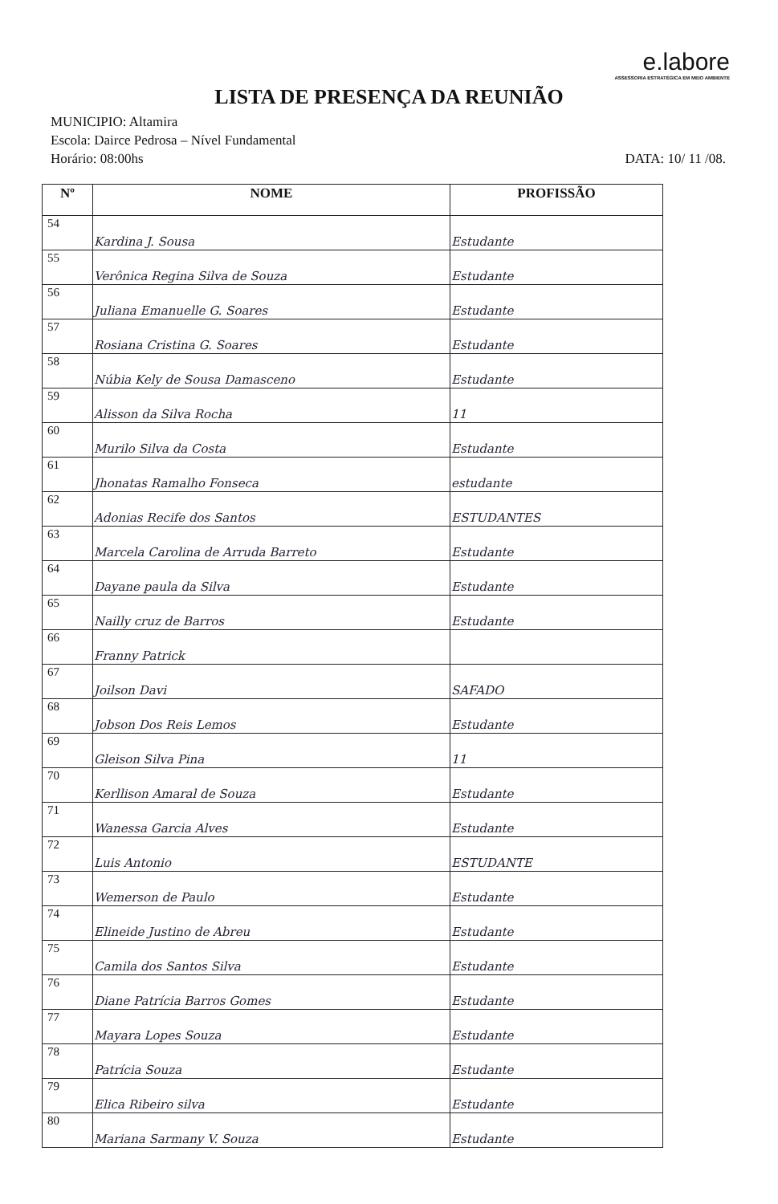e.labore
ASSESSORIA ESTRATÉGICA EM MEIO AMBIENTE
LISTA DE PRESENÇA DA REUNIÃO
MUNICIPIO: Altamira
Escola: Dairce Pedrosa – Nível Fundamental
Horário: 08:00hs DATA: 10/ 11 /08.
| Nº | NOME | PROFISSÃO |
| --- | --- | --- |
| 54 | Kardina J. Sousa | Estudante |
| 55 | Verônica Regina Silva de Souza | Estudante |
| 56 | Juliana Emanuelle G. Soares | Estudante |
| 57 | Rosiana Cristina G. Soares | Estudante |
| 58 | Núbia Kely de Sousa Damasceno | Estudante |
| 59 | Alisson da Silva Rocha | 11 |
| 60 | Murilo Silva da Costa | Estudante |
| 61 | Jhonatas Ramalho Fonseca | estudante |
| 62 | Adonias Recife dos Santos | ESTUDANTES |
| 63 | Marcela Carolina de Arruda Barreto | Estudante |
| 64 | Dayane paula da Silva | Estudante |
| 65 | Nailly cruz de Barros | Estudante |
| 66 | Franny Patrick | |
| 67 | Joilson Davi | SAFADO |
| 68 | Jobson Dos Reis Lemos | Estudante |
| 69 | Gleison Silva Pina | 11 |
| 70 | Kerllison Amaral de Souza | Estudante |
| 71 | Wanessa Garcia Alves | Estudante |
| 72 | Luis Antonio | ESTUDANTE |
| 73 | Wemerson de Paulo | Estudante |
| 74 | Elineide Justino de Abreu | Estudante |
| 75 | Camila dos Santos Silva | Estudante |
| 76 | Diane Patrícia Barros Gomes | Estudante |
| 77 | Mayara Lopes Souza | Estudante |
| 78 | Patrícia Souza | Estudante |
| 79 | Elica Ribeiro silva | Estudante |
| 80 | Mariana Sarmany V. Souza | Estudante |